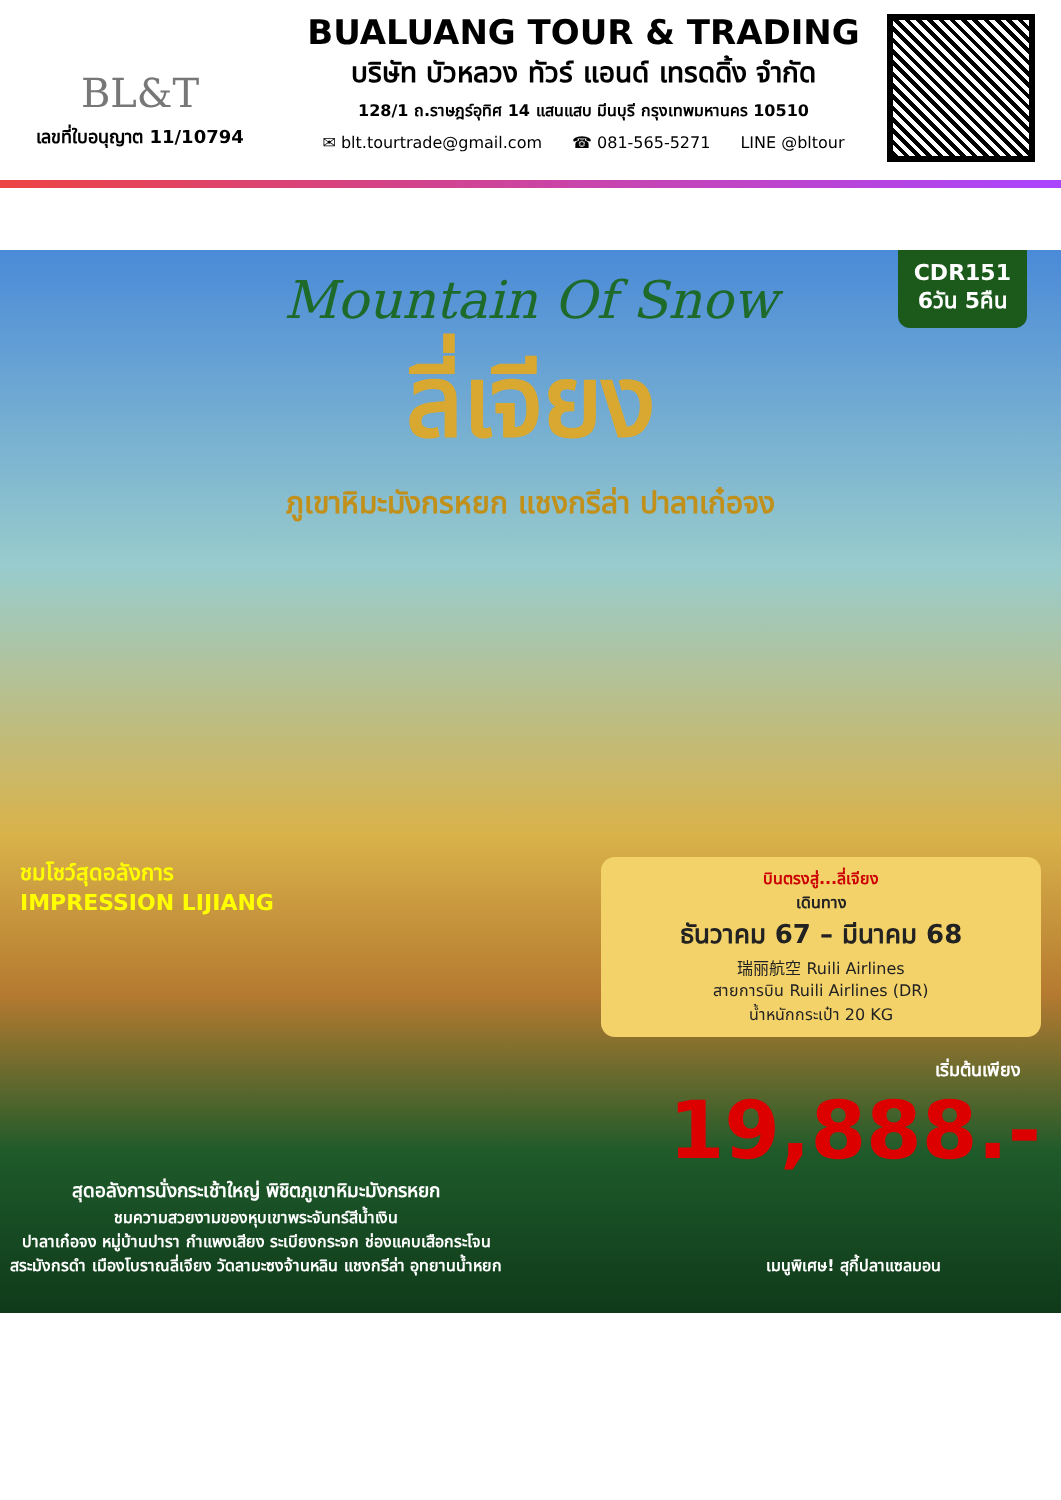BL&T
เลขที่ใบอนุญาต 11/10794
BUALUANG TOUR & TRADING
บริษัท บัวหลวง ทัวร์ แอนด์ เทรดดิ้ง จำกัด
128/1 ถ.ราษฎร์อุทิศ 14 แสนแสบ มีนบุรี กรุงเทพมหานคร 10510
✉ blt.tourtrade@gmail.com ☎ 081-565-5271 LINE @bltour
CDR151
6วัน 5คืน
Mountain Of Snow
ลี่เจียง
ภูเขาหิมะมังกรหยก แชงกรีล่า ปาลาเก๋อจง
ชมโชว์สุดอลังการ
IMPRESSION LIJIANG
บินตรงสู่...ลี่เจียง
เดินทาง
ธันวาคม 67 – มีนาคม 68
瑞丽航空 Ruili Airlines
สายการบิน Ruili Airlines (DR)
น้ำหนักกระเป๋า 20 KG
เริ่มต้นเพียง
19,888.-
สุดอลังการนั่งกระเช้าใหญ่ พิชิตภูเขาหิมะมังกรหยก
ชมความสวยงามของหุบเขาพระจันทร์สีน้ำเงิน
ปาลาเก๋อจง หมู่บ้านปารา กำแพงเสียง ระเบียงกระจก ช่องแคบเสือกระโจน
สระมังกรดำ เมืองโบราณลี่เจียง วัดลามะซงจ้านหลิน แชงกรีล่า อุทยานน้ำหยก
เมนูพิเศษ! สุกี้ปลาแซลมอน